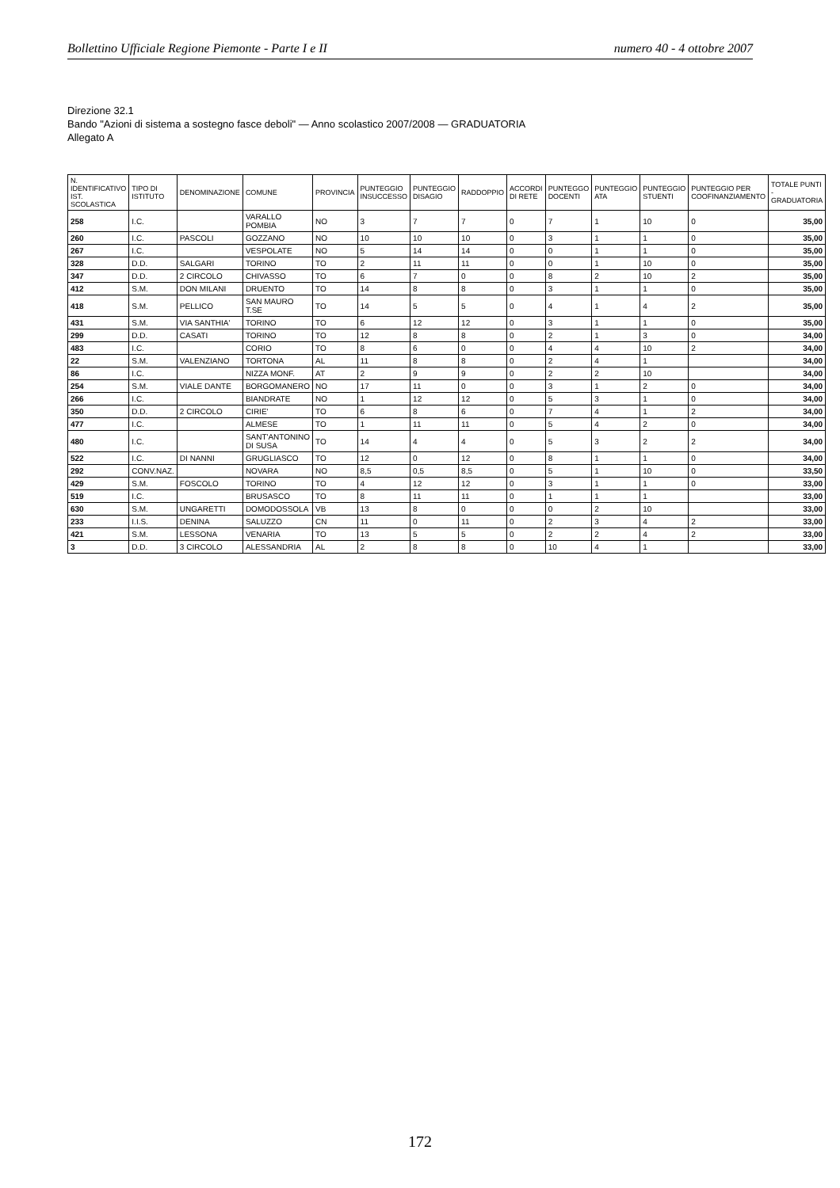Bollettino Ufficiale Regione Piemonte - Parte I e II numero 40 - 4 ottobre 2007
Direzione 32.1
Bando "Azioni di sistema a sostegno fasce deboli" — Anno scolastico 2007/2008 — GRADUATORIA
Allegato A
| N. IDENTIFICATIVO IST. SCOLASTICA | TIPO DI ISTITUTO | DENOMINAZIONE | COMUNE | PROVINCIA | PUNTEGGIO INSUCCESSO | PUNTEGGIO DISAGIO | RADDOPPIO | ACCORDI DI RETE | PUNTEGGO DOCENTI | PUNTEGGIO ATA | PUNTEGGIO STUENTI | PUNTEGGIO PER COOFINANZIAMENTO | TOTALE PUNTI - GRADUATORIA |
| --- | --- | --- | --- | --- | --- | --- | --- | --- | --- | --- | --- | --- | --- |
| 258 | I.C. | | VARALLO POMBIA | NO | 3 | 7 | 7 | 0 | 7 | 1 | 10 | 0 | 35,00 |
| 260 | I.C. | PASCOLI | GOZZANO | NO | 10 | 10 | 10 | 0 | 3 | 1 | 1 | 0 | 35,00 |
| 267 | I.C. | | VESPOLATE | NO | 5 | 14 | 14 | 0 | 0 | 1 | 1 | 0 | 35,00 |
| 328 | D.D. | SALGARI | TORINO | TO | 2 | 11 | 11 | 0 | 0 | 1 | 10 | 0 | 35,00 |
| 347 | D.D. | 2 CIRCOLO | CHIVASSO | TO | 6 | 7 | 0 | 0 | 8 | 2 | 10 | 2 | 35,00 |
| 412 | S.M. | DON MILANI | DRUENTO | TO | 14 | 8 | 8 | 0 | 3 | 1 | 1 | 0 | 35,00 |
| 418 | S.M. | PELLICO | SAN MAURO T.SE | TO | 14 | 5 | 5 | 0 | 4 | 1 | 4 | 2 | 35,00 |
| 431 | S.M. | VIA SANTHIA' | TORINO | TO | 6 | 12 | 12 | 0 | 3 | 1 | 1 | 0 | 35,00 |
| 299 | D.D. | CASATI | TORINO | TO | 12 | 8 | 8 | 0 | 2 | 1 | 3 | 0 | 34,00 |
| 483 | I.C. | | CORIO | TO | 8 | 6 | 0 | 0 | 4 | 4 | 10 | 2 | 34,00 |
| 22 | S.M. | VALENZIANO | TORTONA | AL | 11 | 8 | 8 | 0 | 2 | 4 | 1 | | 34,00 |
| 86 | I.C. | | NIZZA MONF. | AT | 2 | 9 | 9 | 0 | 2 | 2 | 10 | | 34,00 |
| 254 | S.M. | VIALE DANTE | BORGOMANERO | NO | 17 | 11 | 0 | 0 | 3 | 1 | 2 | 0 | 34,00 |
| 266 | I.C. | | BIANDRATE | NO | 1 | 12 | 12 | 0 | 5 | 3 | 1 | 0 | 34,00 |
| 350 | D.D. | 2 CIRCOLO | CIRIE' | TO | 6 | 8 | 6 | 0 | 7 | 4 | 1 | 2 | 34,00 |
| 477 | I.C. | | ALMESE | TO | 1 | 11 | 11 | 0 | 5 | 4 | 2 | 0 | 34,00 |
| 480 | I.C. | | SANT'ANTONINO DI SUSA | TO | 14 | 4 | 4 | 0 | 5 | 3 | 2 | 2 | 34,00 |
| 522 | I.C. | DI NANNI | GRUGLIASCO | TO | 12 | 0 | 12 | 0 | 8 | 1 | 1 | 0 | 34,00 |
| 292 | CONV.NAZ. | | NOVARA | NO | 8,5 | 0,5 | 8,5 | 0 | 5 | 1 | 10 | 0 | 33,50 |
| 429 | S.M. | FOSCOLO | TORINO | TO | 4 | 12 | 12 | 0 | 3 | 1 | 1 | 0 | 33,00 |
| 519 | I.C. | | BRUSASCO | TO | 8 | 11 | 11 | 0 | 1 | 1 | 1 | | 33,00 |
| 630 | S.M. | UNGARETTI | DOMODOSSOLA | VB | 13 | 8 | 0 | 0 | 0 | 2 | 10 | | 33,00 |
| 233 | I.I.S. | DENINA | SALUZZO | CN | 11 | 0 | 11 | 0 | 2 | 3 | 4 | 2 | 33,00 |
| 421 | S.M. | LESSONA | VENARIA | TO | 13 | 5 | 5 | 0 | 2 | 2 | 4 | 2 | 33,00 |
| 3 | D.D. | 3 CIRCOLO | ALESSANDRIA | AL | 2 | 8 | 8 | 0 | 10 | 4 | 1 | | 33,00 |
172